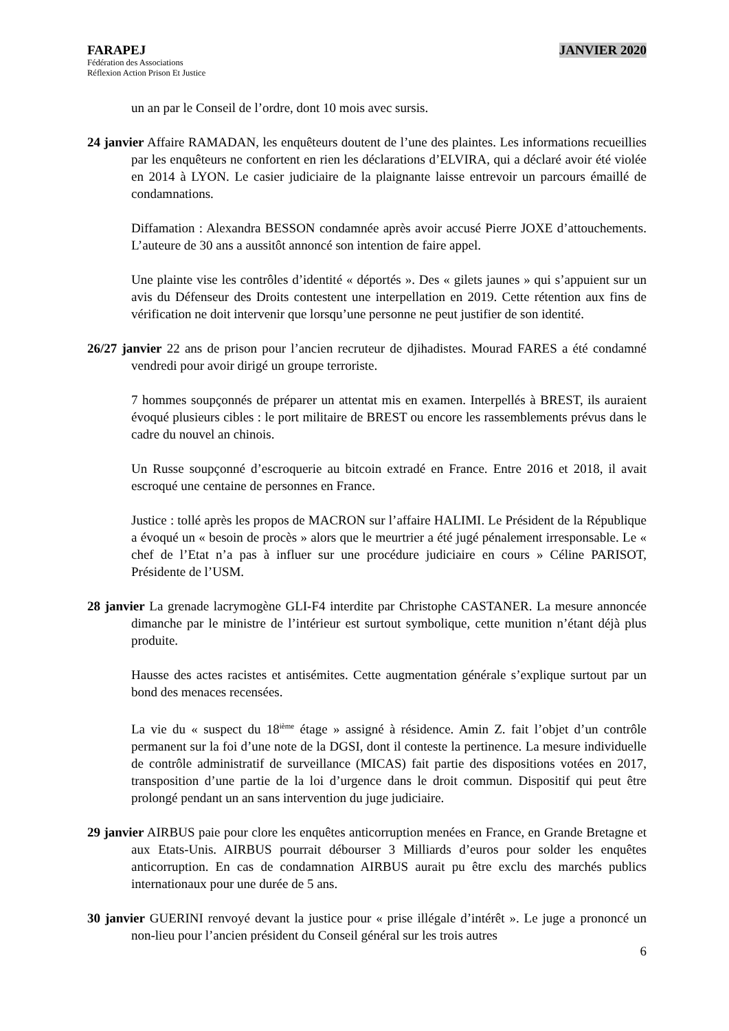FARAPEJ JANVIER 2020
Fédération des Associations
Réflexion Action Prison Et Justice
un an par le Conseil de l’ordre, dont 10 mois avec sursis.
24 janvier Affaire RAMADAN, les enquêteurs doutent de l’une des plaintes. Les informations recueillies par les enquêteurs ne confortent en rien les déclarations d’ELVIRA, qui a déclaré avoir été violée en 2014 à LYON. Le casier judiciaire de la plaignante laisse entrevoir un parcours émaillé de condamnations.
Diffamation : Alexandra BESSON condamnée après avoir accusé Pierre JOXE d’attouchements. L’auteure de 30 ans a aussitôt annoncé son intention de faire appel.
Une plainte vise les contrôles d’identité « déportés ». Des « gilets jaunes » qui s’appuient sur un avis du Défenseur des Droits contestent une interpellation en 2019. Cette rétention aux fins de vérification ne doit intervenir que lorsqu’une personne ne peut justifier de son identité.
26/27 janvier 22 ans de prison pour l’ancien recruteur de djihadistes. Mourad FARES a été condamné vendredi pour avoir dirigé un groupe terroriste.
7 hommes soupçonnés de préparer un attentat mis en examen. Interpellés à BREST, ils auraient évoqué plusieurs cibles : le port militaire de BREST ou encore les rassemblements prévus dans le cadre du nouvel an chinois.
Un Russe soupçonné d’escroquerie au bitcoin extradé en France. Entre 2016 et 2018, il avait escroqué une centaine de personnes en France.
Justice : tollé après les propos de MACRON sur l’affaire HALIMI. Le Président de la République a évoqué un « besoin de procès » alors que le meurtrier a été jugé pénalement irresponsable. Le « chef de l’Etat n’a pas à influer sur une procédure judiciaire en cours » Céline PARISOT, Présidente de l’USM.
28 janvier La grenade lacrymogène GLI-F4 interdite par Christophe CASTANER. La mesure annoncée dimanche par le ministre de l’intérieur est surtout symbolique, cette munition n’étant déjà plus produite.
Hausse des actes racistes et antisémites. Cette augmentation générale s’explique surtout par un bond des menaces recensées.
La vie du « suspect du 18<sup>ième</sup> étage » assigné à résidence. Amin Z. fait l’objet d’un contrôle permanent sur la foi d’une note de la DGSI, dont il conteste la pertinence. La mesure individuelle de contrôle administratif de surveillance (MICAS) fait partie des dispositions votées en 2017, transposition d’une partie de la loi d’urgence dans le droit commun. Dispositif qui peut être prolongé pendant un an sans intervention du juge judiciaire.
29 janvier AIRBUS paie pour clore les enquêtes anticorruption menées en France, en Grande Bretagne et aux Etats-Unis. AIRBUS pourrait débourser 3 Milliards d’euros pour solder les enquêtes anticorruption. En cas de condamnation AIRBUS aurait pu être exclu des marchés publics internationaux pour une durée de 5 ans.
30 janvier GUERINI renvoyé devant la justice pour « prise illégale d’intérêt ». Le juge a prononcé un non-lieu pour l’ancien président du Conseil général sur les trois autres
6